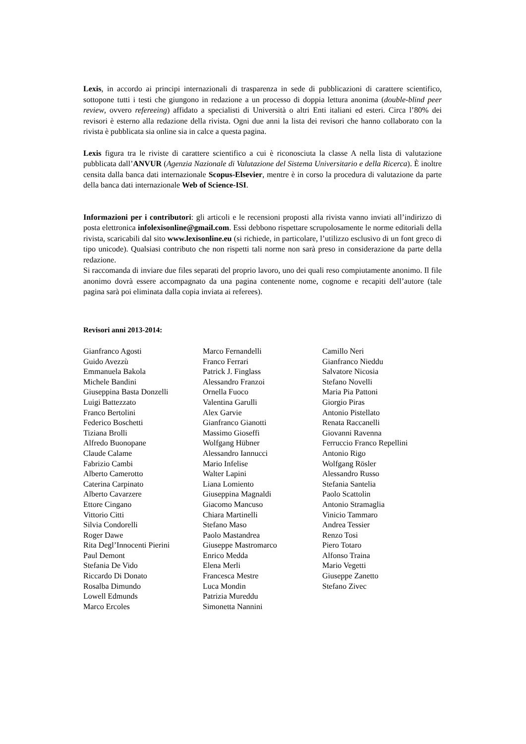Lexis, in accordo ai principi internazionali di trasparenza in sede di pubblicazioni di carattere scientifico, sottopone tutti i testi che giungono in redazione a un processo di doppia lettura anonima (double-blind peer review, ovvero refereeing) affidato a specialisti di Università o altri Enti italiani ed esteri. Circa l’80% dei revisori è esterno alla redazione della rivista. Ogni due anni la lista dei revisori che hanno collaborato con la rivista è pubblicata sia online sia in calce a questa pagina.
Lexis figura tra le riviste di carattere scientifico a cui è riconosciuta la classe A nella lista di valutazione pubblicata dall’ANVUR (Agenzia Nazionale di Valutazione del Sistema Universitario e della Ricerca). È inoltre censita dalla banca dati internazionale Scopus-Elsevier, mentre è in corso la procedura di valutazione da parte della banca dati internazionale Web of Science-ISI.
Informazioni per i contributori: gli articoli e le recensioni proposti alla rivista vanno inviati all’indirizzo di posta elettronica infolexisonline@gmail.com. Essi debbono rispettare scrupolosamente le norme editoriali della rivista, scaricabili dal sito www.lexisonline.eu (si richiede, in particolare, l’utilizzo esclusivo di un font greco di tipo unicode). Qualsiasi contributo che non rispetti tali norme non sarà preso in considerazione da parte della redazione.
Si raccomanda di inviare due files separati del proprio lavoro, uno dei quali reso compiutamente anonimo. Il file anonimo dovrà essere accompagnato da una pagina contenente nome, cognome e recapiti dell’autore (tale pagina sarà poi eliminata dalla copia inviata ai referees).
Revisori anni 2013-2014:
Gianfranco Agosti
Guido Avezzù
Emmanuela Bakola
Michele Bandini
Giuseppina Basta Donzelli
Luigi Battezzato
Franco Bertolini
Federico Boschetti
Tiziana Brolli
Alfredo Buonopane
Claude Calame
Fabrizio Cambi
Alberto Camerotto
Caterina Carpinato
Alberto Cavarzere
Ettore Cingano
Vittorio Citti
Silvia Condorelli
Roger Dawe
Rita Degl’Innocenti Pierini
Paul Demont
Stefania De Vido
Riccardo Di Donato
Rosalba Dimundo
Lowell Edmunds
Marco Ercoles
Marco Fernandelli
Franco Ferrari
Patrick J. Finglass
Alessandro Franzoi
Ornella Fuoco
Valentina Garulli
Alex Garvie
Gianfranco Gianotti
Massimo Gioseffi
Wolfgang Hübner
Alessandro Iannucci
Mario Infelise
Walter Lapini
Liana Lomiento
Giuseppina Magnaldi
Giacomo Mancuso
Chiara Martinelli
Stefano Maso
Paolo Mastandrea
Giuseppe Mastromarco
Enrico Medda
Elena Merli
Francesca Mestre
Luca Mondin
Patrizia Mureddu
Simonetta Nannini
Camillo Neri
Gianfranco Nieddu
Salvatore Nicosia
Stefano Novelli
Maria Pia Pattoni
Giorgio Piras
Antonio Pistellato
Renata Raccanelli
Giovanni Ravenna
Ferruccio Franco Repellini
Antonio Rigo
Wolfgang Rösler
Alessandro Russo
Stefania Santelia
Paolo Scattolin
Antonio Stramaglia
Vinicio Tammaro
Andrea Tessier
Renzo Tosi
Piero Totaro
Alfonso Traina
Mario Vegetti
Giuseppe Zanetto
Stefano Zivec